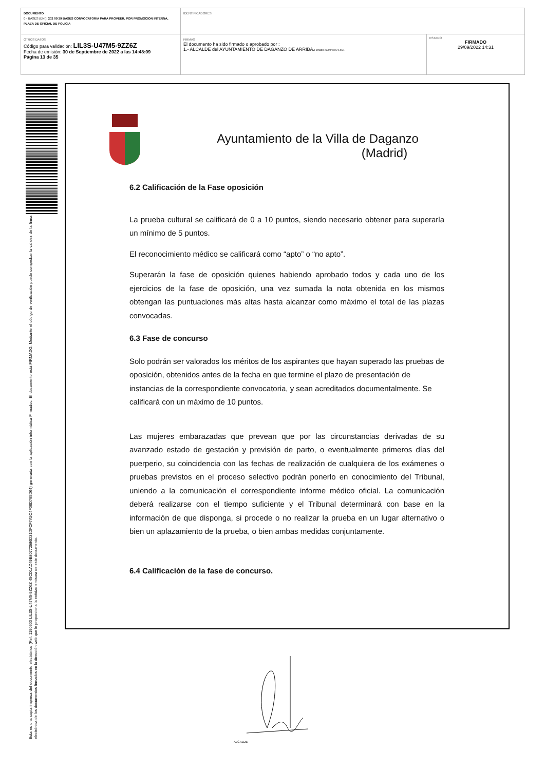| DOCUMENTO 0 - BASES (ENI): 202 09 29 BASES CONVOCATORIA PARA PROVEER, POR PROMOCION INTERNA, PLAZA DE OFICIAL DE POLICIA | IDENTIFICADORES | |
| OTROS DATOS Código para validación: LIL3S-U47M5-9ZZ6Z Fecha de emisión: 30 de Septiembre de 2022 a las 14:48:09 Página 13 de 35 | FIRMAS El documento ha sido firmado o aprobado por : 1.- ALCALDE del AYUNTAMIENTO DE DAGANZO DE ARRIBA. Firmado 29/09/2022 14:31 | ESTADO FIRMADO 29/09/2022 14:31 |
Esta es una copia impresa del documento electrónico (Ref: 1190500 LIL3S-U47M5-9ZZ6Z 45CD1AD49E80772586D31DFCF7A5C4F06D795D64) generada con la aplicación informática Firmadoc. El documento está FIRMADO. Mediante el código de verificación puede comprobar la validez de la firma electrónica de los documentos firmados en la dirección web que le proporciona la entidad emisora de este documento.
Ayuntamiento de la Villa de Daganzo
(Madrid)
6.2 Calificación de la Fase oposición
La prueba cultural se calificará de 0 a 10 puntos, siendo necesario obtener para superarla un mínimo de 5 puntos.
El reconocimiento médico se calificará como “apto” o “no apto”.
Superarán la fase de oposición quienes habiendo aprobado todos y cada uno de los ejercicios de la fase de oposición, una vez sumada la nota obtenida en los mismos obtengan las puntuaciones más altas hasta alcanzar como máximo el total de las plazas convocadas.
6.3 Fase de concurso
Solo podrán ser valorados los méritos de los aspirantes que hayan superado las pruebas de oposición, obtenidos antes de la fecha en que termine el plazo de presentación de instancias de la correspondiente convocatoria, y sean acreditados documentalmente. Se calificará con un máximo de 10 puntos.
Las mujeres embarazadas que prevean que por las circunstancias derivadas de su avanzado estado de gestación y previsión de parto, o eventualmente primeros días del puerperio, su coincidencia con las fechas de realización de cualquiera de los exámenes o pruebas previstos en el proceso selectivo podrán ponerlo en conocimiento del Tribunal, uniendo a la comunicación el correspondiente informe médico oficial. La comunicación deberá realizarse con el tiempo suficiente y el Tribunal determinará con base en la información de que disponga, si procede o no realizar la prueba en un lugar alternativo o bien un aplazamiento de la prueba, o bien ambas medidas conjuntamente.
6.4 Calificación de la fase de concurso.
ALCALDE